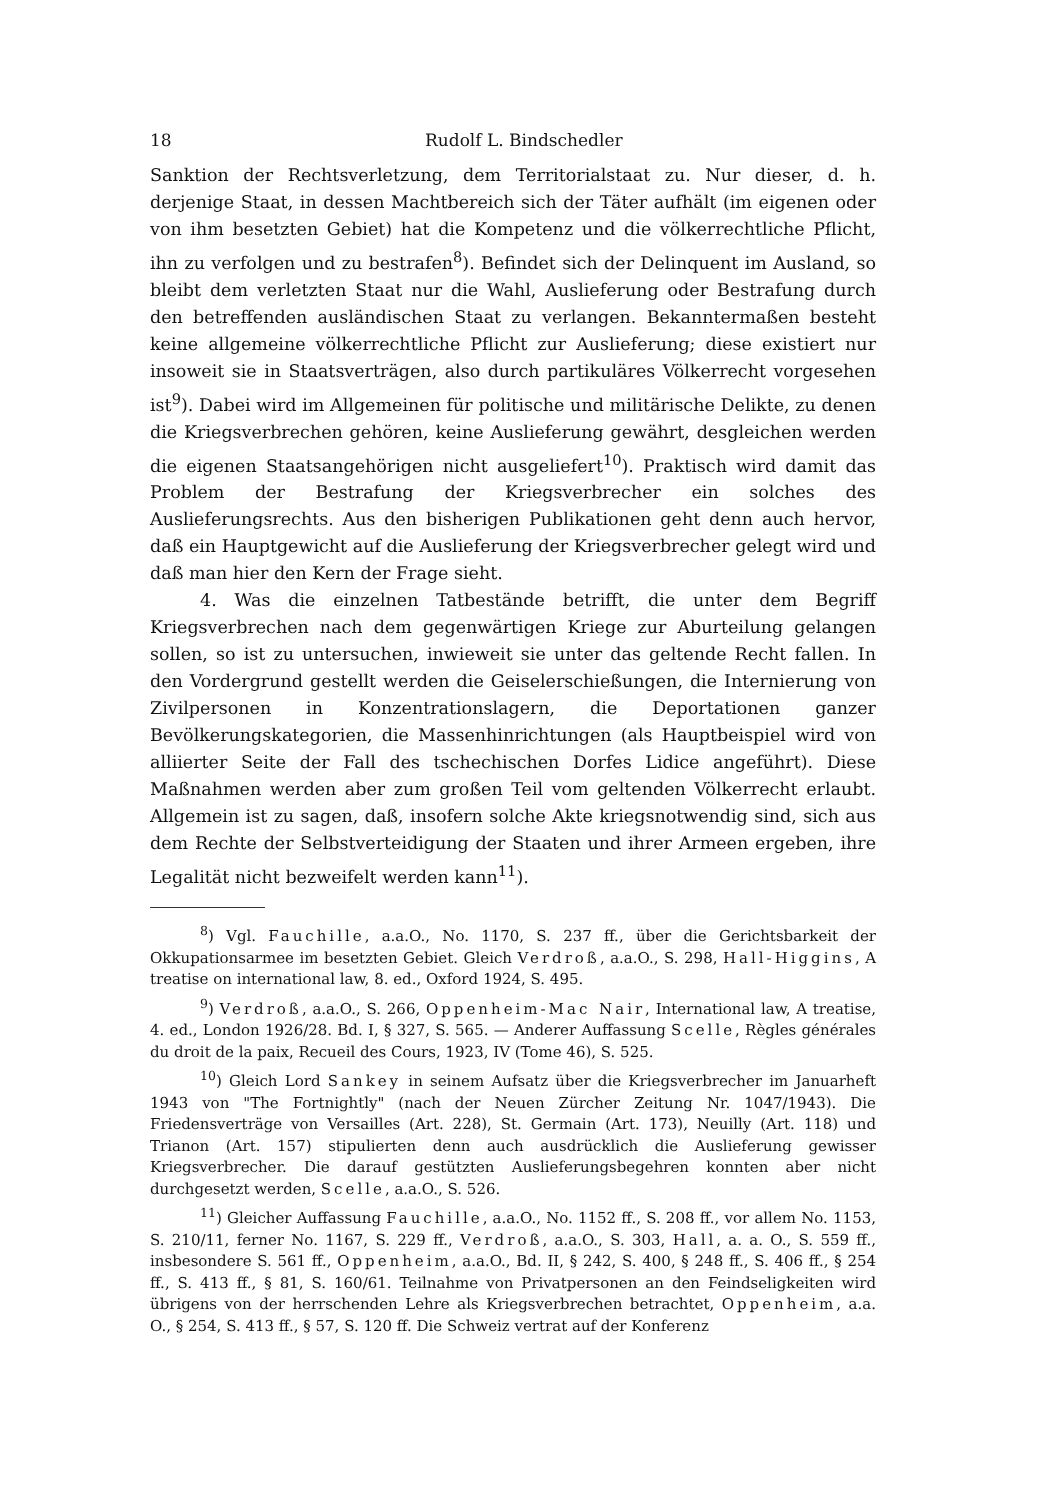18 Rudolf L. Bindschedler
Sanktion der Rechtsverletzung, dem Territorialstaat zu. Nur dieser, d. h. derjenige Staat, in dessen Machtbereich sich der Täter aufhält (im eigenen oder von ihm besetzten Gebiet) hat die Kompetenz und die völkerrechtliche Pflicht, ihn zu verfolgen und zu bestrafen<sup>8</sup>). Befindet sich der Delinquent im Ausland, so bleibt dem verletzten Staat nur die Wahl, Auslieferung oder Bestrafung durch den betreffenden ausländischen Staat zu verlangen. Bekanntermaßen besteht keine allgemeine völkerrechtliche Pflicht zur Auslieferung; diese existiert nur insoweit sie in Staatsverträgen, also durch partikuläres Völkerrecht vorgesehen ist<sup>9</sup>). Dabei wird im Allgemeinen für politische und militärische Delikte, zu denen die Kriegsverbrechen gehören, keine Auslieferung gewährt, desgleichen werden die eigenen Staatsangehörigen nicht ausgeliefert<sup>10</sup>). Praktisch wird damit das Problem der Bestrafung der Kriegsverbrecher ein solches des Auslieferungsrechts. Aus den bisherigen Publikationen geht denn auch hervor, daß ein Hauptgewicht auf die Auslieferung der Kriegsverbrecher gelegt wird und daß man hier den Kern der Frage sieht.
4. Was die einzelnen Tatbestände betrifft, die unter dem Begriff Kriegsverbrechen nach dem gegenwärtigen Kriege zur Aburteilung gelangen sollen, so ist zu untersuchen, inwieweit sie unter das geltende Recht fallen. In den Vordergrund gestellt werden die Geiselerschießungen, die Internierung von Zivilpersonen in Konzentrationslagern, die Deportationen ganzer Bevölkerungskategorien, die Massenhinrichtungen (als Hauptbeispiel wird von alliierter Seite der Fall des tschechischen Dorfes Lidice angeführt). Diese Maßnahmen werden aber zum großen Teil vom geltenden Völkerrecht erlaubt. Allgemein ist zu sagen, daß, insofern solche Akte kriegsnotwendig sind, sich aus dem Rechte der Selbstverteidigung der Staaten und ihrer Armeen ergeben, ihre Legalität nicht bezweifelt werden kann<sup>11</sup>).
<sup>8</sup>) Vgl. Fauchille, a.a.O., No. 1170, S. 237 ff., über die Gerichtsbarkeit der Okkupationsarmee im besetzten Gebiet. Gleich Verdroß, a.a.O., S. 298, Hall-Higgins, A treatise on international law, 8. ed., Oxford 1924, S. 495.
<sup>9</sup>) Verdroß, a.a.O., S. 266, Oppenheim-Mac Nair, International law, A treatise, 4. ed., London 1926/28. Bd. I, § 327, S. 565. — Anderer Auffassung Scelle, Règles générales du droit de la paix, Recueil des Cours, 1923, IV (Tome 46), S. 525.
<sup>10</sup>) Gleich Lord Sankey in seinem Aufsatz über die Kriegsverbrecher im Januarheft 1943 von "The Fortnightly" (nach der Neuen Zürcher Zeitung Nr. 1047/1943). Die Friedensverträge von Versailles (Art. 228), St. Germain (Art. 173), Neuilly (Art. 118) und Trianon (Art. 157) stipulierten denn auch ausdrücklich die Auslieferung gewisser Kriegsverbrecher. Die darauf gestützten Auslieferungsbegehren konnten aber nicht durchgesetzt werden, Scelle, a.a.O., S. 526.
<sup>11</sup>) Gleicher Auffassung Fauchille, a.a.O., No. 1152 ff., S. 208 ff., vor allem No. 1153, S. 210/11, ferner No. 1167, S. 229 ff., Verdroß, a.a.O., S. 303, Hall, a. a. O., S. 559 ff., insbesondere S. 561 ff., Oppenheim, a.a.O., Bd. II, § 242, S. 400, § 248 ff., S. 406 ff., § 254 ff., S. 413 ff., § 81, S. 160/61. Teilnahme von Privatpersonen an den Feindseligkeiten wird übrigens von der herrschenden Lehre als Kriegsverbrechen betrachtet, Oppenheim, a.a. O., § 254, S. 413 ff., § 57, S. 120 ff. Die Schweiz vertrat auf der Konferenz